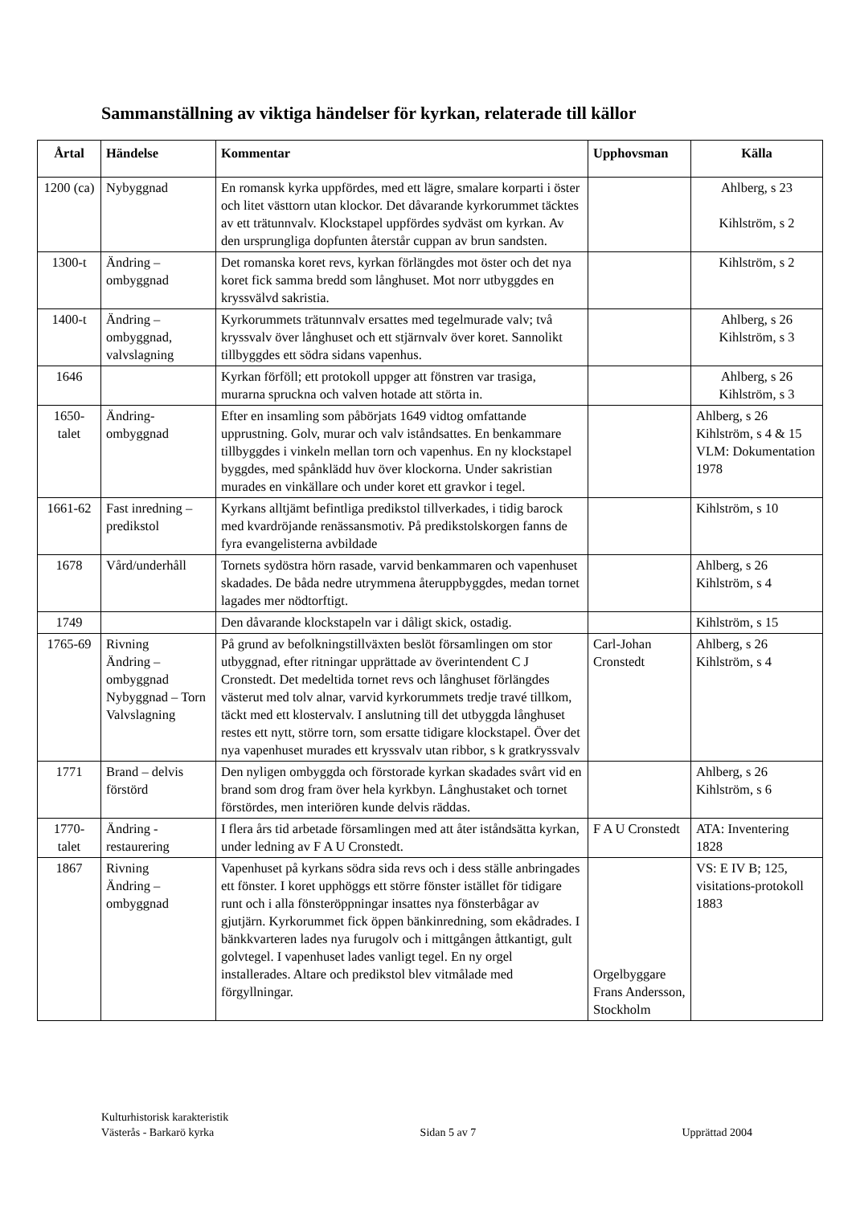Sammanställning av viktiga händelser för kyrkan, relaterade till källor
| Årtal | Händelse | Kommentar | Upphovsman | Källa |
| --- | --- | --- | --- | --- |
| 1200 (ca) | Nybyggnad | En romansk kyrka uppfördes, med ett lägre, smalare korparti i öster och litet västtorn utan klockor. Det dåvarande kyrkorummet täcktes av ett trätunnvalv. Klockstapel uppfördes sydväst om kyrkan. Av den ursprungliga dopfunten återstår cuppan av brun sandsten. | | Ahlberg, s 23 Kihlström, s 2 |
| 1300-t | Ändring – ombyggnad | Det romanska koret revs, kyrkan förlängdes mot öster och det nya koret fick samma bredd som långhuset. Mot norr utbyggdes en kryssvälvd sakristia. | | Kihlström, s 2 |
| 1400-t | Ändring – ombyggnad, valvslagning | Kyrkorummets trätunnvalv ersattes med tegelmurade valv; två kryssvalv över långhuset och ett stjärnvalv över koret. Sannolikt tillbyggdes ett södra sidans vapenhus. | | Ahlberg, s 26 Kihlström, s 3 |
| 1646 | | Kyrkan förföll; ett protokoll uppger att fönstren var trasiga, murarna spruckna och valven hotade att störta in. | | Ahlberg, s 26 Kihlström, s 3 |
| 1650-talet | Ändring-ombyggnad | Efter en insamling som påbörjats 1649 vidtog omfattande upprustning. Golv, murar och valv iståndsattes. En benkammare tillbyggdes i vinkeln mellan torn och vapenhus. En ny klockstapel byggdes, med spånklädd huv över klockorna. Under sakristian murades en vinkällare och under koret ett gravkor i tegel. | | Ahlberg, s 26 Kihlström, s 4 & 15 VLM: Dokumentation 1978 |
| 1661-62 | Fast inredning – predikstol | Kyrkans alltjämt befintliga predikstol tillverkades, i tidig barock med kvardröjande renässansmotiv. På predikstolskorgen fanns de fyra evangelisterna avbildade | | Kihlström, s 10 |
| 1678 | Vård/underhåll | Tornets sydöstra hörn rasade, varvid benkammaren och vapenhuset skadades. De båda nedre utrymmena återuppbyggdes, medan tornet lagades mer nödtorftigt. | | Ahlberg, s 26 Kihlström, s 4 |
| 1749 | | Den dåvarande klockstapeln var i dåligt skick, ostadig. | | Kihlström, s 15 |
| 1765-69 | Rivning Ändring – ombyggnad Nybyggnad – Torn Valvslagning | På grund av befolkningstillväxten beslöt församlingen om stor utbyggnad, efter ritningar upprättade av överintendent C J Cronstedt. Det medeltida tornet revs och långhuset förlängdes västerut med tolv alnar, varvid kyrkorummets tredje travé tillkom, täckt med ett klostervalv. I anslutning till det utbyggda långhuset restes ett nytt, större torn, som ersatte tidigare klockstapel. Över det nya vapenhuset murades ett kryssvalv utan ribbor, s k gratkryssvalv | Carl-Johan Cronstedt | Ahlberg, s 26 Kihlström, s 4 |
| 1771 | Brand – delvis förstörd | Den nyligen ombyggda och förstorade kyrkan skadades svårt vid en brand som drog fram över hela kyrkbyn. Långhustaket och tornet förstördes, men interiören kunde delvis räddas. | | Ahlberg, s 26 Kihlström, s 6 |
| 1770-talet | Ändring - restaurering | I flera års tid arbetade församlingen med att åter iståndsätta kyrkan, under ledning av F A U Cronstedt. | F A U Cronstedt | ATA: Inventering 1828 |
| 1867 | Rivning Ändring – ombyggnad | Vapenhuset på kyrkans södra sida revs och i dess ställe anbringades ett fönster. I koret upphöggs ett större fönster istället för tidigare runt och i alla fönsteröppningar insattes nya fönsterbågar av gjutjärn. Kyrkorummet fick öppen bänkinredning, som ekådrades. I bänkkvarteren lades nya furugolv och i mittgången åttkantigt, gult golvtegel. I vapenhuset lades vanligt tegel. En ny orgel installerades. Altare och predikstol blev vitmålade med förgyllningar. | Orgelbyggare Frans Andersson, Stockholm | VS: E IV B; 125, visitations-protokoll 1883 |
Kulturhistorisk karakteristik
Västerås - Barkarö kyrka Sidan 5 av 7 Upprättad 2004